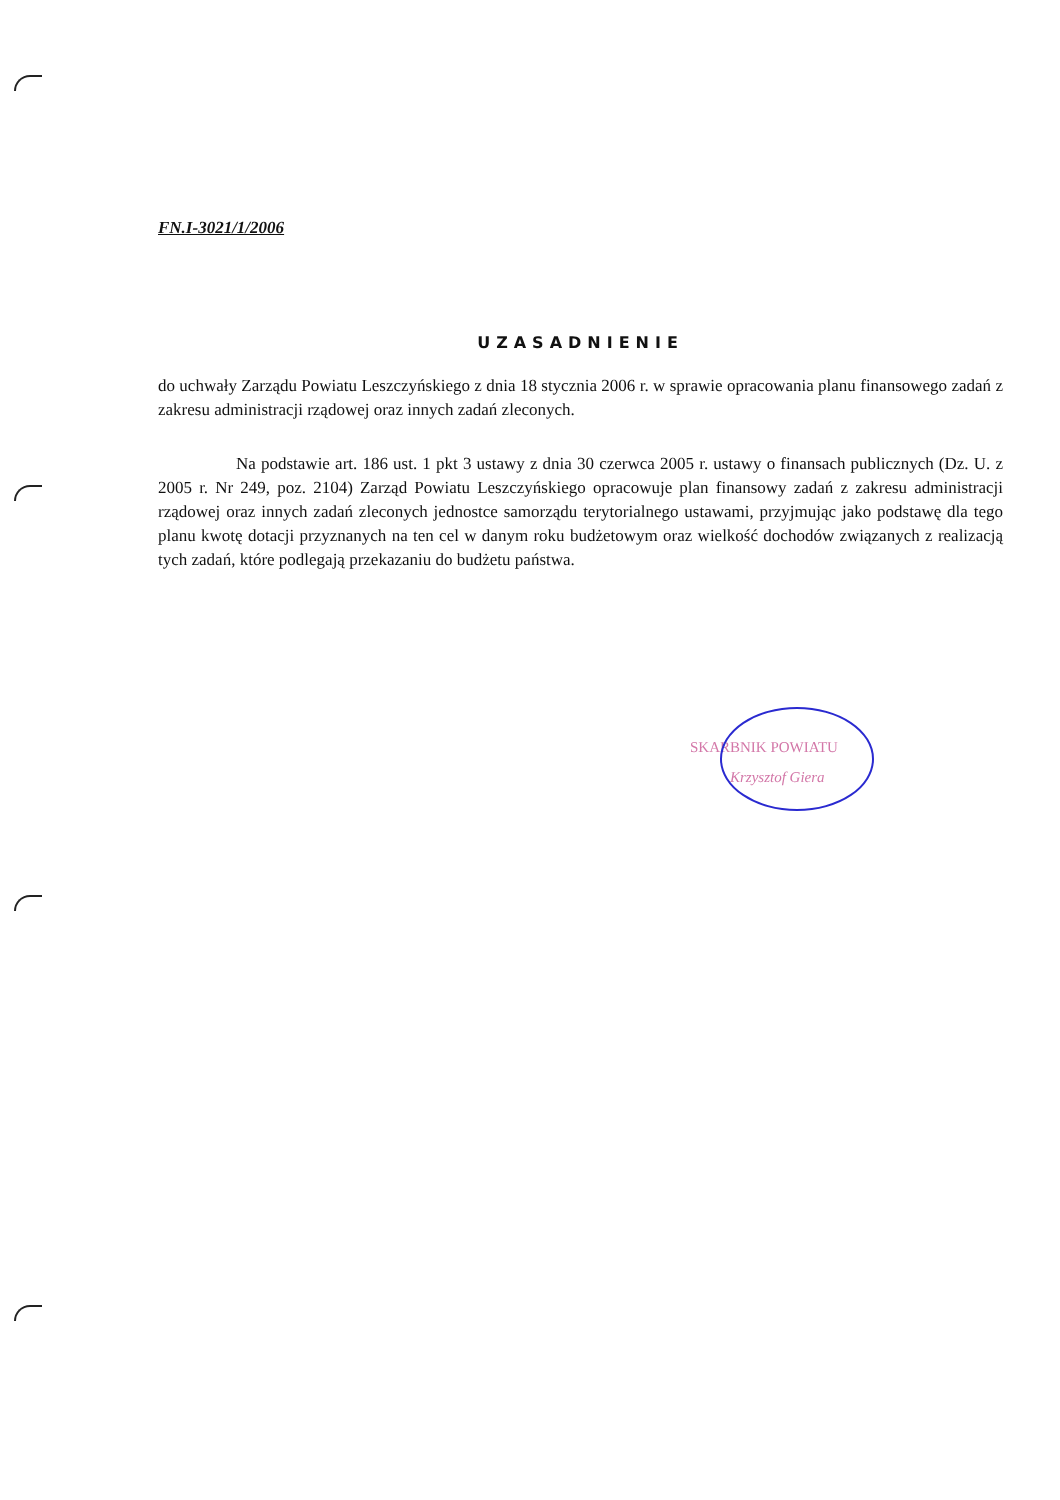FN.I-3021/1/2006
UZASADNIENIE
do uchwały Zarządu Powiatu Leszczyńskiego z dnia 18 stycznia 2006 r. w sprawie opracowania planu finansowego zadań z zakresu administracji rządowej oraz innych zadań zleconych.
Na podstawie art. 186 ust. 1 pkt 3 ustawy z dnia 30 czerwca 2005 r. ustawy o finansach publicznych (Dz. U. z 2005 r. Nr 249, poz. 2104) Zarząd Powiatu Leszczyńskiego opracowuje plan finansowy zadań z zakresu administracji rządowej oraz innych zadań zleconych jednostce samorządu terytorialnego ustawami, przyjmując jako podstawę dla tego planu kwotę dotacji przyznanych na ten cel w danym roku budżetowym oraz wielkość dochodów związanych z realizacją tych zadań, które podlegają przekazaniu do budżetu państwa.
SKARBNIK POWIATU
Krzysztof Giera